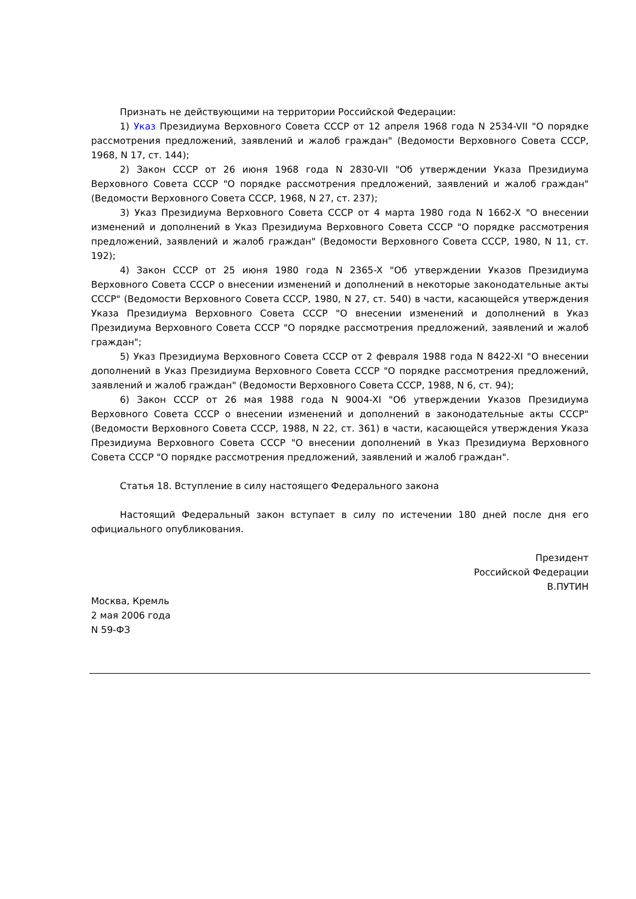Признать не действующими на территории Российской Федерации:
1) Указ Президиума Верховного Совета СССР от 12 апреля 1968 года N 2534-VII "О порядке рассмотрения предложений, заявлений и жалоб граждан" (Ведомости Верховного Совета СССР, 1968, N 17, ст. 144);
2) Закон СССР от 26 июня 1968 года N 2830-VII "Об утверждении Указа Президиума Верховного Совета СССР "О порядке рассмотрения предложений, заявлений и жалоб граждан" (Ведомости Верховного Совета СССР, 1968, N 27, ст. 237);
3) Указ Президиума Верховного Совета СССР от 4 марта 1980 года N 1662-X "О внесении изменений и дополнений в Указ Президиума Верховного Совета СССР "О порядке рассмотрения предложений, заявлений и жалоб граждан" (Ведомости Верховного Совета СССР, 1980, N 11, ст. 192);
4) Закон СССР от 25 июня 1980 года N 2365-X "Об утверждении Указов Президиума Верховного Совета СССР о внесении изменений и дополнений в некоторые законодательные акты СССР" (Ведомости Верховного Совета СССР, 1980, N 27, ст. 540) в части, касающейся утверждения Указа Президиума Верховного Совета СССР "О внесении изменений и дополнений в Указ Президиума Верховного Совета СССР "О порядке рассмотрения предложений, заявлений и жалоб граждан";
5) Указ Президиума Верховного Совета СССР от 2 февраля 1988 года N 8422-XI "О внесении дополнений в Указ Президиума Верховного Совета СССР "О порядке рассмотрения предложений, заявлений и жалоб граждан" (Ведомости Верховного Совета СССР, 1988, N 6, ст. 94);
6) Закон СССР от 26 мая 1988 года N 9004-XI "Об утверждении Указов Президиума Верховного Совета СССР о внесении изменений и дополнений в законодательные акты СССР" (Ведомости Верховного Совета СССР, 1988, N 22, ст. 361) в части, касающейся утверждения Указа Президиума Верховного Совета СССР "О внесении дополнений в Указ Президиума Верховного Совета СССР "О порядке рассмотрения предложений, заявлений и жалоб граждан".
Статья 18. Вступление в силу настоящего Федерального закона
Настоящий Федеральный закон вступает в силу по истечении 180 дней после дня его официального опубликования.
Президент
Российской Федерации
В.ПУТИН
Москва, Кремль
2 мая 2006 года
N 59-ФЗ